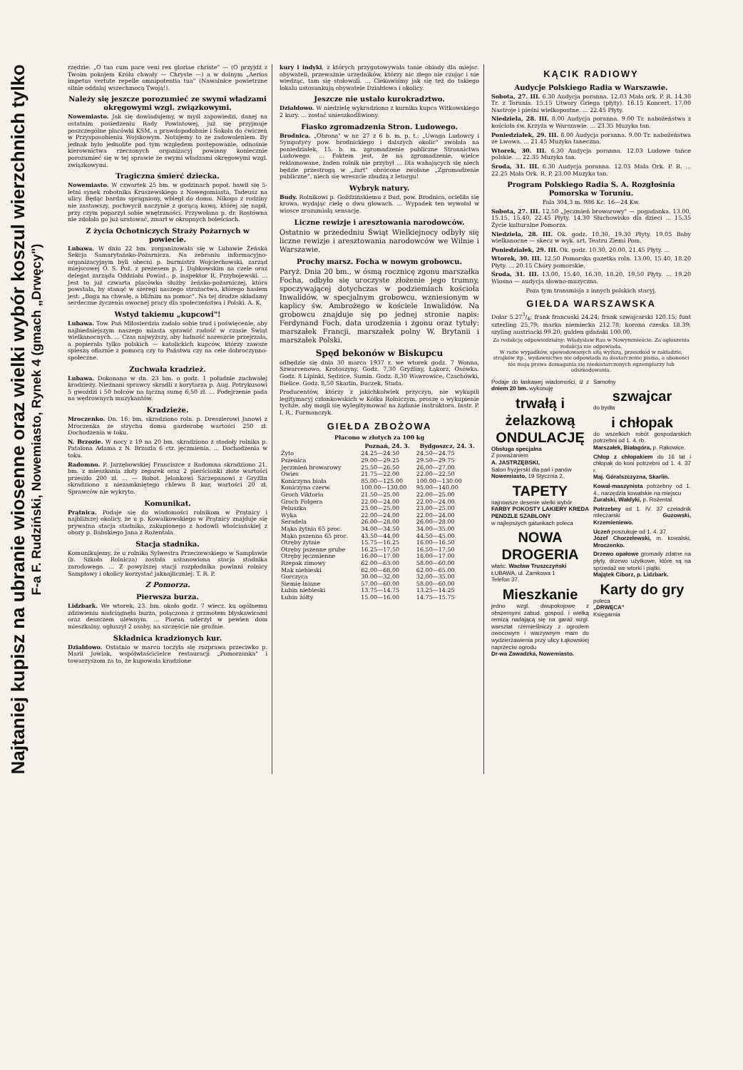Najtaniej kupisz na ubranie wiosenne oraz wielki wybór koszul wierzchnich tylko
F-a F. Rudziński, Nowemiasto, Rynek 4 (gmach „Drwęcy")
rzędzie: „O tua cum pace veni rex gloriae christe" — (O przyjdź z Twoim pokojem Królu chwały — Chryste —) a w dolnym „Aerios impetus vertute repelle omnipotentia tua" (Nawalnice powietrzne silnie oddalaj wszechmocą Twoją!).
Należy się jeszcze porozumieć ze swymi władzami okręgowymi wzgl. związkowymi.
Nowemiasto. Jak się dowiadujemy, w myśl zapowiedzi, danej na ostatnim posiedzeniu Rady Powiatowej, już się przyjmuje poszczególne placówki KSM, a prawdopodobnie i Sokoła do ćwiczeń w Przysposobieniu Wojskowym. Notujemy to ze zadowoleniem. By jednak było jednolite pod tym względem postępowanie, odnośnie kierownictwa rzeczonych organizacyj powinny koniecznie porozumieć się w tej sprawie ze swymi władzami okręgowymi wzgl. związkowymi.
Tragiczna śmierć dziecka.
Nowemiasto. W czwartek 25 bm. w godzinach popoł. bawił się 5-letni synek robotnika Kruszewskiego z Nowegomiasta, Tadeusz na ulicy. Będąc bardzo spragniony, wbiegł do domu. Nikogo z rodziny nie zastawszy, pochwycił naczynie z gorącą kawą, której się napił, przy czym poparzył sobie wnętrzności. Przywołana p. dr. Rostówna nie zdołała go już uratować, zmarł w okropnych boleściach.
Z życia Ochotniczych Straży Pożarnych w powiecie.
Lubawa. W dniu 22 bm. zorganizowała się w Lubawie Żeńska Sekcja Samarytańsko-Pożarnicza. Na zebraniu informacyjno-organizacyjnym byli obecni p. burmistrz Wojciechowski, zarząd miejscowej O. S. Poż. z prezesem p. J. Dąbkowskim na czele oraz delegat zarządu Oddziału Powiat., p. inspektor R. Przybojewski. ... Jest to już czwarta placówka służby żeńsko-pożarniczej, która powstała, by stanąć w szeregi naszego strażactwa, którego hasłem jest: „Bogu na chwałę, a bliźnim na pomoc". Na tej drodze składamy serdeczne życzenia owocnej pracy dla społeczeństwa i Polski. A. K.
Wstyd takiemu „kupcowi"!
Lubawa. Tow. Pań Miłosierdzia zadało sobie trud i poświęcenie, aby najbiedniejszym naszego miasta sprawić radość w czasie Świąt wielkanocnych. ... Czas najwyższy, aby ludność nareszcie przejrzała, a popierała tylko polskich — katolickich kupców, którzy zawsze spieszą ofiarnie z pomocą czy to Państwu czy na cele dobroczynno-społeczne.
Zuchwała kradzież.
Lubawa. Dokonano w dn. 23 bm. o godz. 1 południe zuchwałej kradzieży. Nieznani sprawcy skradli z korytarza p. Aug. Potrykusowi 5 gwoździ i 50 bolców na łączną sumę 6,50 zł. ... Podejrzenie pada na wędrownych muzykantów.
Kradzieże.
Mroczenko. Dn. 16. bm. skradziono roln. p. Dreszlerowi Janowi z Mroczenka ze strychu domu garderobę wartości 250 zł. Dochodzenia w toku.
N. Brzozie. W nocy z 19 na 20 bm. skradziono z stodoły rolnika p. Patalona Adama z N. Brzozia 6 ctr. jęczmienia. ... Dochodzenia w toku.
Radomno. P. Jarzębowskiej Franciszce z Radomna skradziono 21. bm. z mieszkania złoty zegarek oraz 2 pierścionki złote wartości przeszło 200 zł. ... — Robot. Jelonkowi Szczepanowi z Gryźlin skradziono z niezamkniętego chlewu 8 kur, wartości 20 zł. Sprawców nie wykryto.
Komunikat.
Prątnica. Podaje się do wiadomości rolnikom w Prątnicy i najbliższej okolicy, że u p. Kowalkowskiego w Prątnicy znajduje się prywatna stacja stadnika, zakupionego z hodowli włościańskiej z obory p. Babskiego Jana z Rożentala.
Stacja stadnika.
Komunikujemy, że u rolnika Sylwestra Przeczewskiego w Sampławie (b. Szkoła Rolnicza) została ustanowiona stacja stadnika zarodowego. ... Z powyższej stacji rozpłodnika powinni rolnicy Sampławy i okolicy korzystać jaknajliczniej. T. R. P.
Z Pomorza.
Pierwsza burza.
Lidzbark. We wtorek, 23. bm. około godz. 7 wiecz. ku ogólnemu zdziwieniu nadciągnęła burza, połączona z grzmotem błyskawicami oraz deszczem ulewnym. ... Piorun uderzył w pewien dom mieszkalny, ogłuszył 2 osoby, na szczęście nie groźnie.
Składnica kradzionych kur.
Działdowo. Ostatnio w marcu toczyła się rozprawa przeciwko p. Marii Jowiak, współwłaścicielce restauracji „Pomorzanka" i towarzyszom za to, że kupowała kradzione
kury i indyki, z których przygotowywała tanie obiady dla miejsc. obywateli, przeważnie urzędników, którzy nic złego nie czując i nie wiedząc, tam się stołowali. ... Ciekawiśmy jak się też do takiego lokalu ustosunkują obywatele Działdowa i okolicy.
Jeszcze nie ustało kurokradztwo.
Działdowo. W niedzielę wykradziono z kurnika kupca Witkowskiego 2 kury. ... zostać unieszkodliwiony.
Fiasko zgromadzenia Stron. Ludowego.
Brodnica. „Obrona" w nr. 27 z 6 b. m. p. t.: „Uwaga Ludowcy i Sympatycy pow. brodnickiego i dalszych okolic" zwołała na poniedziałek, 15. b. m. zgromadzenie publiczne Stronnictwa Ludowego. ... Faktem jest, że na zgromadzenie, wielce reklamowane, żaden rolnik nie przybył ... Dla wahających się niech będzie przestrogą w „żart" obrócone zwołane „Zgromadzenie publiczne", niech się wreszcie zbudzą z letargu!
Wybryk natury.
Budy. Rolnikowi p. Goździńskiemu z Bud, pow. Brodnica, ocieliła się krowa, wydając cielę o dwu głowach. ... Wypadek ten wywołał w wiosce zrozumiałą sensację.
Liczne rewizje i aresztowania narodowców.
Ostatnio w przededniu Świąt Wielkiejnocy odbyły się liczne rewizje i aresztowania narodowców we Wilnie i Warszawie.
Prochy marsz. Focha w nowym grobowcu.
Paryż. Dnia 20 bm., w ósmą rocznicę zgonu marszałka Focha, odbyło się uroczyste złożenie jego trumny, spoczywającej dotychczas w podziemiach kościoła Inwalidów, w specjalnym grobowcu, wzniesionym w kaplicy św. Ambrożego w kościele Inwalidów. Na grobowcu znajduje się po jednej stronie napis: Ferdynand Foch, data urodzenia i zgonu oraz tytuły: marszałek Francji, marszałek polny W. Brytanii i marszałek Polski.
Spęd bekonów w Biskupcu
odbędzie się dnia 30 marca 1937 r. we wtorek godz. 7 Wonna, Szwarcenowo, Krotoszyny. Godz. 7,30 Gryźliny, Łąkorz, Osówka. Godz. 8 Lipinki, Sędzice, Sumin. Godz. 8,30 Wawrowice, Czachówki, Bielice. Godz. 8,50 Skarlin, Buczek, Studa.
Producentów, którzy z jakichkolwiek przyczyn, nie wykupili legitymacyj członkowskich w Kółku Rolniczym, proszę o wykupienie tychże, aby mogli się wylegitymować na żądanie instruktora. Instr. P. I. R., Furmanczyk.
GIEŁDA ZBOŻOWA
| Płacono w złotych za 100 kg | | |
| --- | --- | --- |
| | Poznań, 24. 3. | Bydgoszcz, 24. 3. |
| Żyto | 24.25—24.50 | 24.50—24.75 |
| Pszenica | 29.00—29.25 | 29.50—29.75 |
| Jęczmień browarowy | 25.50—26.50 | 26.00—27.00 |
| Owies | 21.75—22.00 | 22.00—22.50 |
| Koniczyna biała | 85.00—125.00 | 100.00—130.00 |
| Koniczyna czerw. | 100.00—130.00 | 95.00—140.00 |
| Groch Viktoria | 21.50—25.00 | 22.00—25.00 |
| Groch Folgera | 22.00—24.00 | 22.00—24.00 |
| Peluszka | 23.00—25.00 | 23.00—25.00 |
| Wyka | 22.00—24.00 | 22.00—24.00 |
| Seradela | 26.00—28.00 | 26.00—28.00 |
| Mąka żytnia 65 proc. | 34.00—34.50 | 34.00—35.00 |
| Mąka pszenna 65 proc. | 43.50—44.00 | 44.50—45.00 |
| Otręby żytnie | 15.75—16.25 | 16.00—16.50 |
| Otręby pszenne grube | 16.25—17.50 | 16.50—17.50 |
| Otręby jęczmienne | 16.00—17.00 | 16.00—17.00 |
| Rzepak zimowy | 62.00—63.00 | 58.00—60.00 |
| Mak niebieski | 62.00—68.00 | 62.00—65.00 |
| Gorczyca | 30.00—32.00 | 32.00—35.00 |
| Siemię lniane | 57.00—60.00 | 58.00—60.00 |
| Łubin niebieski | 13.75—14.75 | 13.25—14.25 |
| Łubin żółty | 15.00—16.00 | 14.75—15.75 |
KĄCIK RADIOWY
Audycje Polskiego Radia w Warszawie.
Sobota, 27. III. 6.30 Audycja poranna. 12.03 Mała ork. P. R. 14.30 Tr. z Torunia. 15.15 Utwory Griega (płyty). 16.15 Koncert. 17.00 Nastroje i pieśni wielkopostne. ... 22.45 Płyty.
Niedziela, 28. III. 8.00 Audycja poranna. 9.00 Tr. nabożeństwa z kościoła św. Krzyża w Warszawie. ... 23.35 Muzyka tan.
Poniedziałek, 29. III. 8.00 Audycja poranna. 9.00 Tr. nabożeństwa ze Lwowa. ... 21.45 Muzyka taneczna.
Wtorek, 30. III. 6.30 Audycja poranna. 12.03 Ludowe tańce polskie. ... 22.35 Muzyka tan.
Środa, 31. III. 6.30 Audycja poranna. 12.03 Mała Ork. P. R. ... 22.25 Mała Ork. R. P. 23.00 Muzyka tan.
Program Polskiego Radia S. A. Rozgłośnia Pomorska w Toruniu.
Fala 304,3 m. 986 Kc. 16—24 Kw.
Sobota, 27. III. 12.50 „Jęczmień browarowy" — pogadanka. 13.00, 15.15, 15.40, 22.45 Płyty. 14.30 Słuchowisko dla dzieci ... 15.35 Życie kulturalne Pomorza.
Niedziela, 28. III. Ok. godz. 10.30, 19.30 Płyty. 19.05 Baby wielkanocne — skecz w wyk. art. Teatru Ziemi Pom.
Poniedziałek, 29. III. Ok. godz. 10.30, 20.00, 21.45 Płyty. ...
Wtorek, 30. III. 12.50 Pomorska gazetka roln. 13.00, 15.40, 18.20 Płyty. ... 20.15 Chóry pomorskie.
Środa, 31. III. 13.00, 15.40, 16.30, 18.20, 19.50 Płyty. ... 19.20 Wiosna — audycja słowno-muzyczna.
Poza tym transmisja z innych polskich stacyj.
GIEŁDA WARSZAWSKA
Dolar 5.273/4; frank francuski 24.24; frank szwajcarski 120.15; funt szterling 25.79; marka niemiecka 212.78; korona czeska 18.39; szyling austriacki 99.20; gulden gdański 100.00.
Za redakcję odpowiedzialny: Władysław Rau w Nowymmieście. Za ogłoszenia redakcja nie odpowiada.
W razie wypadków, spowodowanych siłą wyższą, przeszkód w zakładzie, strajków itp., wydawnictwo nie odpowiada za dostarczenie pisma, a abonenci nie mają prawa domagania się niedostarczonych egzemplarzy lub odszkodowania.
Podaje do łaskawej wiadomości, iż z dniem 20 bm. wykonuję
trwałą i żelazkową ONDULACJĘ
Obsługa specjalna
Z poważaniem
A. JASTRZĘBSKI,
Salon fryzjerski dla pań i panów
Nowemiasto, 19 Stycznia 2.
TAPETY
najnowsze desenie wielki wybór
FARBY POKOSTY LAKIERY KREDA PENDZLE SZABLONY
w najlepszych gatunkach poleca
NOWA DROGERIA
właśc. Wacław Truszczyński
ŁUBAWA, ul. Zamkowa 1
Telefon 37.
Mieszkanie
jedno wzgl. dwupokojowe z obszernymi zabud. gospod. i wielką remizą nadającą się na garaż wzgl. warsztat rzemieślniczy z ogrodem owocowym i warzywnym mam do wydzierżawienia przy ulicy Łąkowskiej naprzeciw ogrodu
Dr-wa Zawadzka, Nowemiasto.
Samotny
szwajcar
do bydła
i chłopak
do wszelkich robót gospodarskich potrzebni od 1. 4. rb.
Marszałek, Białagóra, p. Rakowice.
Chłop z chłopakiem do 16 lat i chłopak do koni potrzebni od 1. 4. 37 r.
Maj. Góralszczyzna, Skarlin.
Kowal-maszynista potrzebny od 1. 4., narzędzia kowalskie na miejscu
Żuralski, Wałdyki, p. Rożental.
Potrzebny od 1. IV. 37 czeladnik mleczarski Guzowski, Krzemieniewo.
Uczeń poszukuje od 1. 4. 37.
Józef Chorzelewski, m. kowalski, Mroczenko.
Drzewo opałowe gromady zdatne na płyty, drzewo użytkowe, które są na sprzedaż we wtorki i piątki.
Majątek Ciborz, p. Lidzbark.
Karty do gry
poleca
„DRWĘCA"
Księgarnia